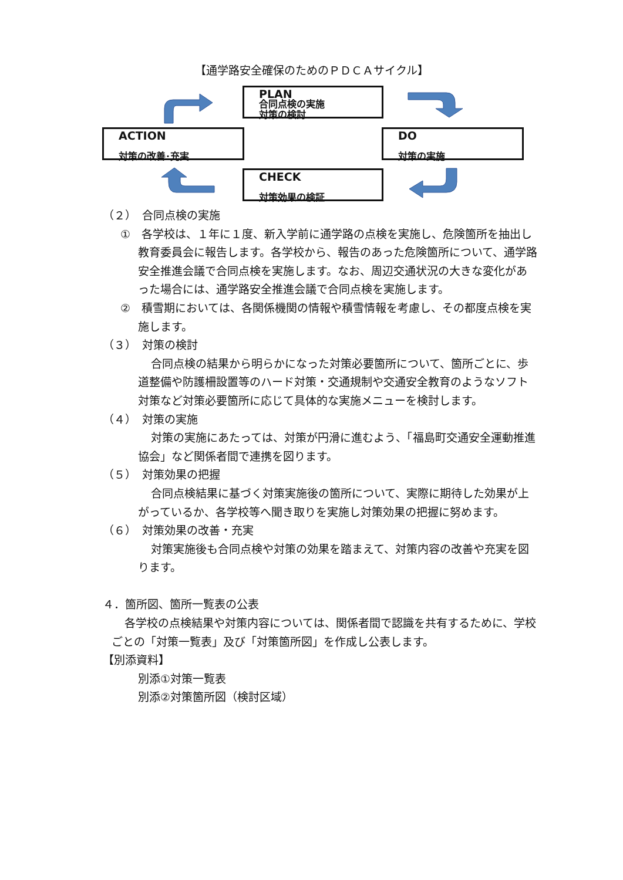【通学路安全確保のためのＰＤＣＡサイクル】
PLAN
合同点検の実施
対策の検討
ACTION
対策の改善･充実
DO
対策の実施
CHECK
対策効果の検証
（２）　合同点検の実施
①　各学校は、１年に１度、新入学前に通学路の点検を実施し、危険箇所を抽出し教育委員会に報告します。各学校から、報告のあった危険箇所について、通学路安全推進会議で合同点検を実施します。なお、周辺交通状況の大きな変化があった場合には、通学路安全推進会議で合同点検を実施します。
②　積雪期においては、各関係機関の情報や積雪情報を考慮し、その都度点検を実施します。
（３）　対策の検討
合同点検の結果から明らかになった対策必要箇所について、箇所ごとに、歩道整備や防護柵設置等のハード対策・交通規制や交通安全教育のようなソフト対策など対策必要箇所に応じて具体的な実施メニューを検討します。
（４）　対策の実施
対策の実施にあたっては、対策が円滑に進むよう、「福島町交通安全運動推進協会」など関係者間で連携を図ります。
（５）　対策効果の把握
合同点検結果に基づく対策実施後の箇所について、実際に期待した効果が上がっているか、各学校等へ聞き取りを実施し対策効果の把握に努めます。
（６）　対策効果の改善・充実
対策実施後も合同点検や対策の効果を踏まえて、対策内容の改善や充実を図ります。
４．箇所図、箇所一覧表の公表
各学校の点検結果や対策内容については、関係者間で認識を共有するために、学校ごとの「対策一覧表」及び「対策箇所図」を作成し公表します。
【別添資料】
別添①対策一覧表
別添②対策箇所図（検討区域）